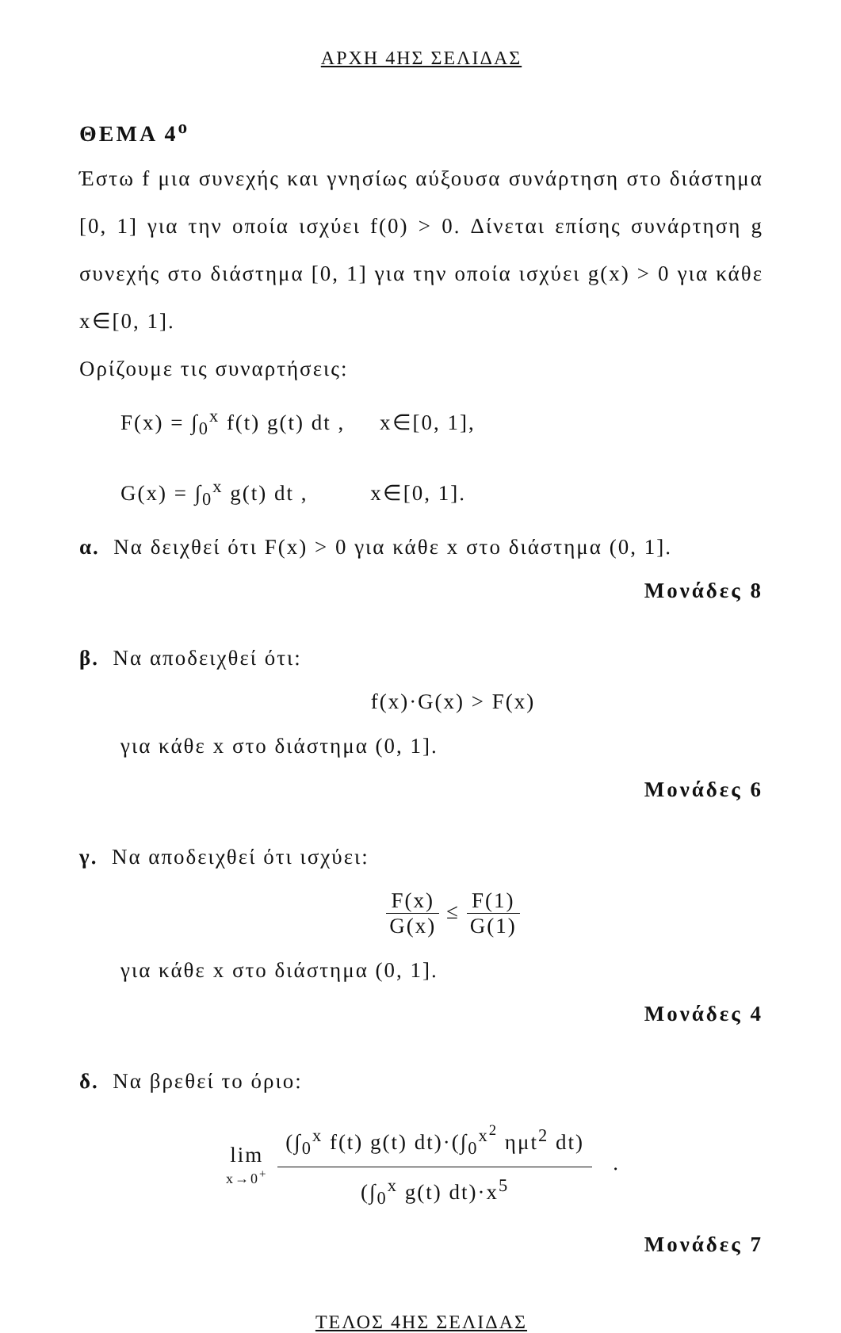ΑΡΧΗ 4ΗΣ ΣΕΛΙΔΑΣ
ΘΕΜΑ 4<sup>ο</sup>
Έστω f μια συνεχής και γνησίως αύξουσα συνάρτηση στο διάστημα [0, 1] για την οποία ισχύει f(0) > 0. Δίνεται επίσης συνάρτηση g συνεχής στο διάστημα [0, 1] για την οποία ισχύει g(x) > 0 για κάθε x∈[0, 1].
Ορίζουμε τις συναρτήσεις:
F(x) = ∫<sub>0</sub><sup>x</sup> f(t) g(t) dt , x∈[0, 1],
G(x) = ∫<sub>0</sub><sup>x</sup> g(t) dt , x∈[0, 1].
α. Να δειχθεί ότι F(x) > 0 για κάθε x στο διάστημα (0, 1].
Μονάδες 8
β. Να αποδειχθεί ότι:
f(x)·G(x) > F(x)
για κάθε x στο διάστημα (0, 1].
Μονάδες 6
γ. Να αποδειχθεί ότι ισχύει:
F(x) G(x) ≤ F(1) G(1)
για κάθε x στο διάστημα (0, 1].
Μονάδες 4
δ. Να βρεθεί το όριο:
lim x→0<sup>+</sup> (∫<sub>0</sub><sup>x</sup> f(t) g(t) dt)·(∫<sub>0</sub><sup>x<sup>2</sup></sup> ημt<sup>2</sup> dt) (∫<sub>0</sub><sup>x</sup> g(t) dt)·x<sup>5</sup> .
Μονάδες 7
ΤΕΛΟΣ 4ΗΣ ΣΕΛΙΔΑΣ